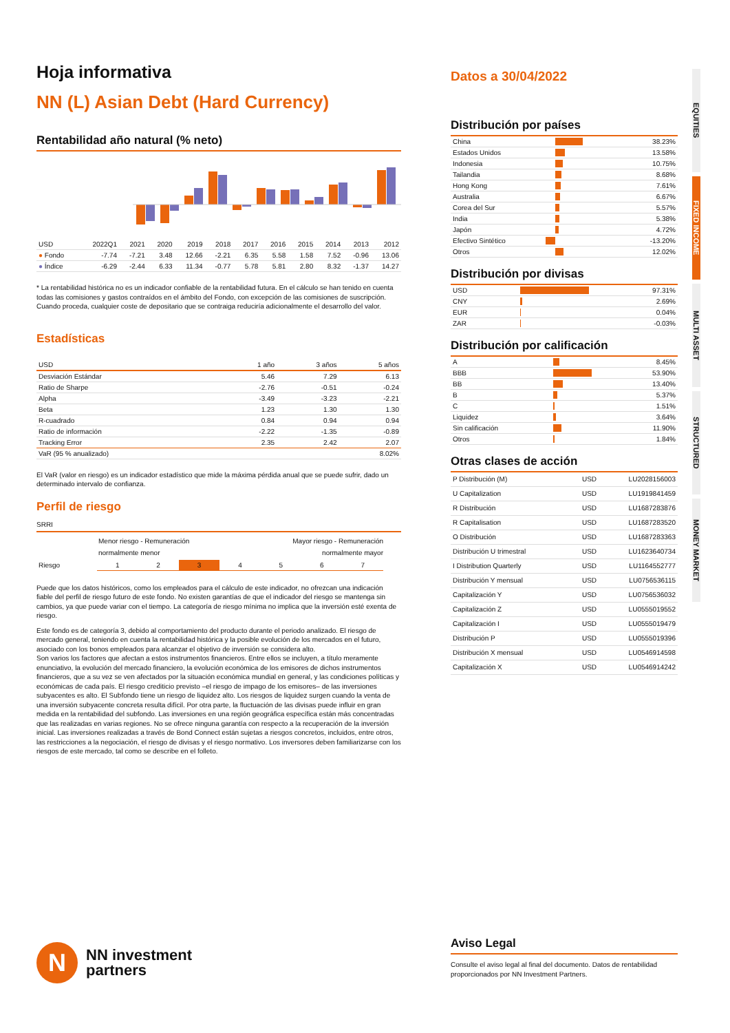Hoja informativa
NN (L) Asian Debt (Hard Currency)
Rentabilidad año natural (% neto)
| USD | 2022Q1 | 2021 | 2020 | 2019 | 2018 | 2017 | 2016 | 2015 | 2014 | 2013 | 2012 |
| --- | --- | --- | --- | --- | --- | --- | --- | --- | --- | --- | --- |
| ● Fondo | -7.74 | -7.21 | 3.48 | 12.66 | -2.21 | 6.35 | 5.58 | 1.58 | 7.52 | -0.96 | 13.06 |
| ● Índice | -6.29 | -2.44 | 6.33 | 11.34 | -0.77 | 5.78 | 5.81 | 2.80 | 8.32 | -1.37 | 14.27 |
* La rentabilidad histórica no es un indicador confiable de la rentabilidad futura. En el cálculo se han tenido en cuenta todas las comisiones y gastos contraídos en el ámbito del Fondo, con excepción de las comisiones de suscripción. Cuando proceda, cualquier coste de depositario que se contraiga reduciría adicionalmente el desarrollo del valor.
Estadísticas
| USD | 1 año | 3 años | 5 años |
| --- | --- | --- | --- |
| Desviación Estándar | 5.46 | 7.29 | 6.13 |
| Ratio de Sharpe | -2.76 | -0.51 | -0.24 |
| Alpha | -3.49 | -3.23 | -2.21 |
| Beta | 1.23 | 1.30 | 1.30 |
| R-cuadrado | 0.84 | 0.94 | 0.94 |
| Ratio de información | -2.22 | -1.35 | -0.89 |
| Tracking Error | 2.35 | 2.42 | 2.07 |
| VaR (95 % anualizado) | | | 8.02% |
El VaR (valor en riesgo) es un indicador estadístico que mide la máxima pérdida anual que se puede sufrir, dado un determinado intervalo de confianza.
Perfil de riesgo
SRRI
Menor riesgo - Remuneración
normalmente menor Mayor riesgo - Remuneración
normalmente mayor
| Riesgo | 1 | 2 | 3 | 4 | 5 | 6 | 7 | |
Puede que los datos históricos, como los empleados para el cálculo de este indicador, no ofrezcan una indicación fiable del perfil de riesgo futuro de este fondo. No existen garantías de que el indicador del riesgo se mantenga sin cambios, ya que puede variar con el tiempo. La categoría de riesgo mínima no implica que la inversión esté exenta de riesgo.
Este fondo es de categoría 3, debido al comportamiento del producto durante el periodo analizado. El riesgo de mercado general, teniendo en cuenta la rentabilidad histórica y la posible evolución de los mercados en el futuro, asociado con los bonos empleados para alcanzar el objetivo de inversión se considera alto.
Son varios los factores que afectan a estos instrumentos financieros. Entre ellos se incluyen, a título meramente enunciativo, la evolución del mercado financiero, la evolución económica de los emisores de dichos instrumentos financieros, que a su vez se ven afectados por la situación económica mundial en general, y las condiciones políticas y económicas de cada país. El riesgo crediticio previsto –el riesgo de impago de los emisores– de las inversiones subyacentes es alto. El Subfondo tiene un riesgo de liquidez alto. Los riesgos de liquidez surgen cuando la venta de una inversión subyacente concreta resulta difícil. Por otra parte, la fluctuación de las divisas puede influir en gran medida en la rentabilidad del subfondo. Las inversiones en una región geográfica específica están más concentradas que las realizadas en varias regiones. No se ofrece ninguna garantía con respecto a la recuperación de la inversión inicial. Las inversiones realizadas a través de Bond Connect están sujetas a riesgos concretos, incluidos, entre otros, las restricciones a la negociación, el riesgo de divisas y el riesgo normativo. Los inversores deben familiarizarse con los riesgos de este mercado, tal como se describe en el folleto.
N
NN investment
partners
Datos a 30/04/2022
Distribución por países
| China | | 38.23% |
| Estados Unidos | | 13.58% |
| Indonesia | | 10.75% |
| Tailandia | | 8.68% |
| Hong Kong | | 7.61% |
| Australia | | 6.67% |
| Corea del Sur | | 5.57% |
| India | | 5.38% |
| Japón | | 4.72% |
| Efectivo Sintético | | -13.20% |
| Otros | | 12.02% |
Distribución por divisas
| USD | | 97.31% |
| CNY | | 2.69% |
| EUR | | 0.04% |
| ZAR | | -0.03% |
Distribución por calificación
| A | | 8.45% |
| BBB | | 53.90% |
| BB | | 13.40% |
| B | | 5.37% |
| C | | 1.51% |
| Liquidez | | 3.64% |
| Sin calificación | | 11.90% |
| Otros | | 1.84% |
Otras clases de acción
| P Distribución (M) | USD | LU2028156003 |
| U Capitalization | USD | LU1919841459 |
| R Distribución | USD | LU1687283876 |
| R Capitalisation | USD | LU1687283520 |
| O Distribución | USD | LU1687283363 |
| Distribución U trimestral | USD | LU1623640734 |
| I Distribution Quarterly | USD | LU1164552777 |
| Distribución Y mensual | USD | LU0756536115 |
| Capitalización Y | USD | LU0756536032 |
| Capitalización Z | USD | LU0555019552 |
| Capitalización I | USD | LU0555019479 |
| Distribución P | USD | LU0555019396 |
| Distribución X mensual | USD | LU0546914598 |
| Capitalización X | USD | LU0546914242 |
Aviso Legal
Consulte el aviso legal al final del documento. Datos de rentabilidad proporcionados por NN Investment Partners.
EQUITIES
FIXED INCOME
MULTI ASSET
STRUCTURED
MONEY MARKET